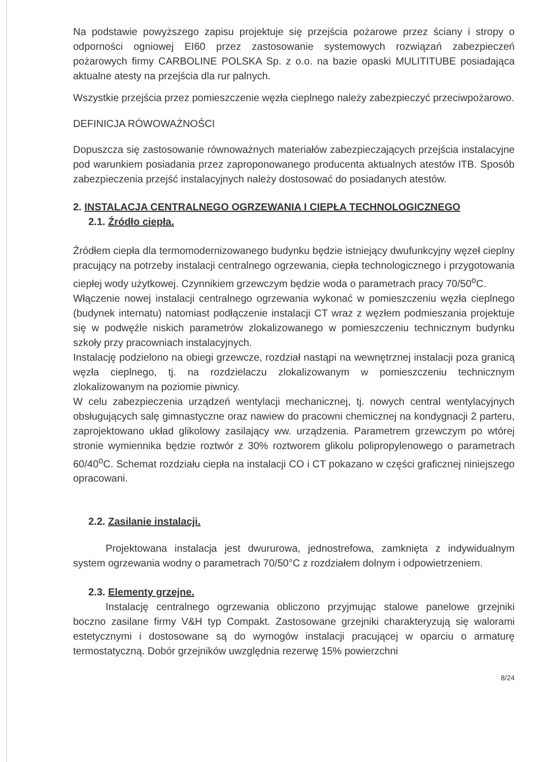Na podstawie powyższego zapisu projektuje się przejścia pożarowe przez ściany i stropy o odporności ogniowej EI60 przez zastosowanie systemowych rozwiązań zabezpieczeń pożarowych firmy CARBOLINE POLSKA Sp. z o.o. na bazie opaski MULITITUBE posiadająca aktualne atesty na przejścia dla rur palnych.
Wszystkie przejścia przez pomieszczenie węzła cieplnego należy zabezpieczyć przeciwpożarowo.
DEFINICJA RÓWOWAŻNOŚCI
Dopuszcza się zastosowanie równoważnych materiałów zabezpieczających przejścia instalacyjne pod warunkiem posiadania przez zaproponowanego producenta aktualnych atestów ITB. Sposób zabezpieczenia przejść instalacyjnych należy dostosować do posiadanych atestów.
2. INSTALACJA CENTRALNEGO OGRZEWANIA I CIEPŁA TECHNOLOGICZNEGO
2.1. Źródło ciepła.
Źródłem ciepła dla termomodernizowanego budynku będzie istniejący dwufunkcyjny węzeł cieplny pracujący na potrzeby instalacji centralnego ogrzewania, ciepła technologicznego i przygotowania ciepłej wody użytkowej. Czynnikiem grzewczym będzie woda o parametrach pracy 70/50<sup>o</sup>C.
Włączenie nowej instalacji centralnego ogrzewania wykonać w pomieszczeniu węzła cieplnego (budynek internatu) natomiast podłączenie instalacji CT wraz z węzłem podmieszania projektuje się w podwęźle niskich parametrów zlokalizowanego w pomieszczeniu technicznym budynku szkoły przy pracowniach instalacyjnych.
Instalację podzielono na obiegi grzewcze, rozdział nastąpi na wewnętrznej instalacji poza granicą węzła cieplnego, tj. na rozdzielaczu zlokalizowanym w pomieszczeniu technicznym zlokalizowanym na poziomie piwnicy.
W celu zabezpieczenia urządzeń wentylacji mechanicznej, tj. nowych central wentylacyjnych obsługujących salę gimnastyczne oraz nawiew do pracowni chemicznej na kondygnacji 2 parteru, zaprojektowano układ glikolowy zasilający ww. urządzenia. Parametrem grzewczym po wtórej stronie wymiennika będzie roztwór z 30% roztworem glikolu polipropylenowego o parametrach 60/40<sup>o</sup>C. Schemat rozdziału ciepła na instalacji CO i CT pokazano w części graficznej niniejszego opracowani.
2.2. Zasilanie instalacji.
Projektowana instalacja jest dwururowa, jednostrefowa, zamknięta z indywidualnym system ogrzewania wodny o parametrach 70/50°C z rozdziałem dolnym i odpowietrzeniem.
2.3. Elementy grzejne.
Instalację centralnego ogrzewania obliczono przyjmując stalowe panelowe grzejniki boczno zasilane firmy V&H typ Compakt. Zastosowane grzejniki charakteryzują się walorami estetycznymi i dostosowane są do wymogów instalacji pracującej w oparciu o armaturę termostatyczną. Dobór grzejników uwzględnia rezerwę 15% powierzchni
8/24